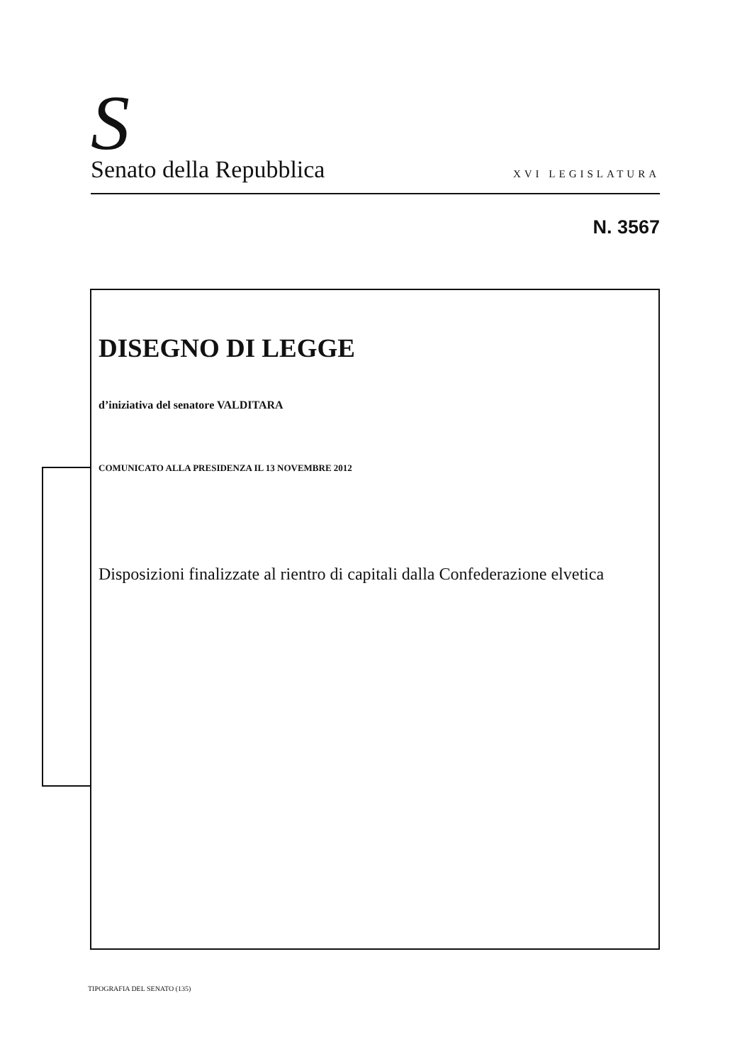S Senato della Repubblica XVI LEGISLATURA
N. 3567
DISEGNO DI LEGGE
d’iniziativa del senatore VALDITARA
COMUNICATO ALLA PRESIDENZA IL 13 NOVEMBRE 2012
Disposizioni finalizzate al rientro di capitali dalla Confederazione elvetica
TIPOGRAFIA DEL SENATO (135)